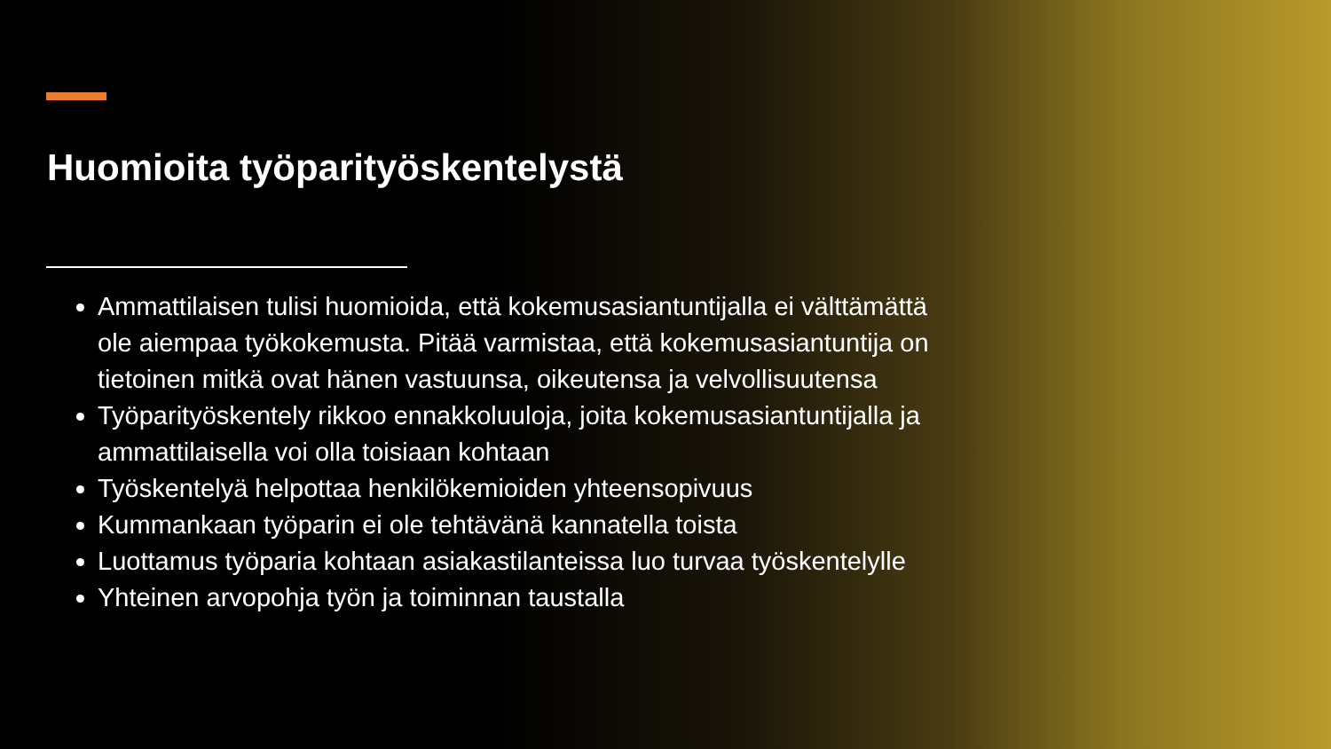Huomioita työparityöskentelystä
Ammattilaisen tulisi huomioida, että kokemusasiantuntijalla ei välttämättä ole aiempaa työkokemusta. Pitää varmistaa, että kokemusasiantuntija on tietoinen mitkä ovat hänen vastuunsa, oikeutensa ja velvollisuutensa
Työparityöskentely rikkoo ennakkoluuloja, joita kokemusasiantuntijalla ja ammattilaisella voi olla toisiaan kohtaan
Työskentelyä helpottaa henkilökemioiden yhteensopivuus
Kummankaan työparin ei ole tehtävänä kannatella toista
Luottamus työparia kohtaan asiakastilanteissa luo turvaa työskentelylle
Yhteinen arvopohja työn ja toiminnan taustalla